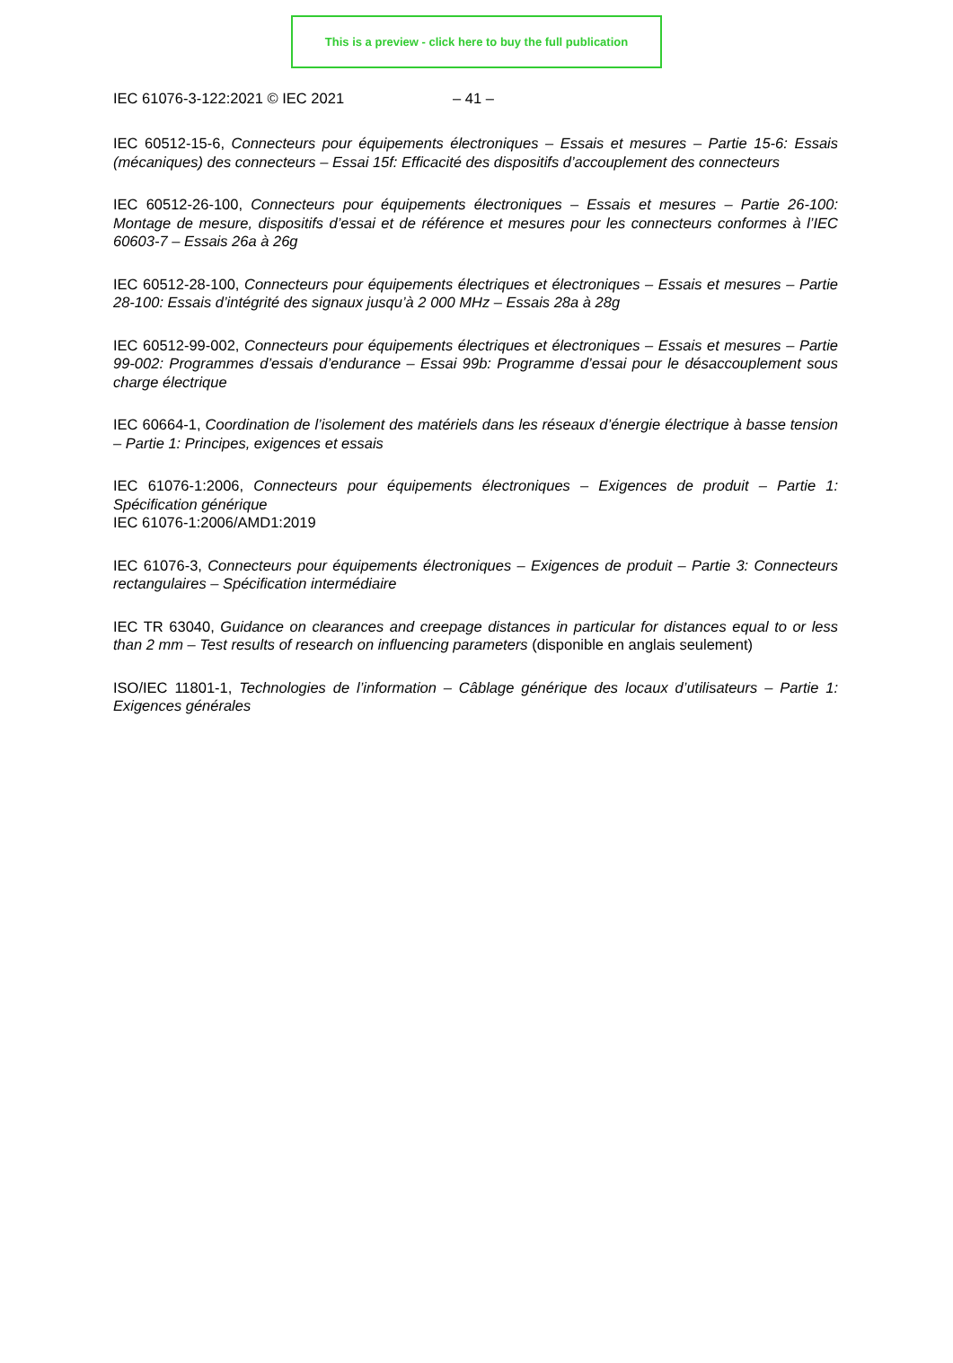This is a preview - click here to buy the full publication
IEC 61076-3-122:2021 © IEC 2021 – 41 –
IEC 60512-15-6, Connecteurs pour équipements électroniques – Essais et mesures – Partie 15-6: Essais (mécaniques) des connecteurs – Essai 15f: Efficacité des dispositifs d’accouplement des connecteurs
IEC 60512-26-100, Connecteurs pour équipements électroniques – Essais et mesures – Partie 26-100: Montage de mesure, dispositifs d’essai et de référence et mesures pour les connecteurs conformes à l’IEC 60603-7 – Essais 26a à 26g
IEC 60512-28-100, Connecteurs pour équipements électriques et électroniques – Essais et mesures – Partie 28-100: Essais d’intégrité des signaux jusqu’à 2 000 MHz – Essais 28a à 28g
IEC 60512-99-002, Connecteurs pour équipements électriques et électroniques – Essais et mesures – Partie 99-002: Programmes d’essais d’endurance – Essai 99b: Programme d’essai pour le désaccouplement sous charge électrique
IEC 60664-1, Coordination de l’isolement des matériels dans les réseaux d’énergie électrique à basse tension – Partie 1: Principes, exigences et essais
IEC 61076-1:2006, Connecteurs pour équipements électroniques – Exigences de produit – Partie 1: Spécification générique
IEC 61076-1:2006/AMD1:2019
IEC 61076-3, Connecteurs pour équipements électroniques – Exigences de produit – Partie 3: Connecteurs rectangulaires – Spécification intermédiaire
IEC TR 63040, Guidance on clearances and creepage distances in particular for distances equal to or less than 2 mm – Test results of research on influencing parameters (disponible en anglais seulement)
ISO/IEC 11801-1, Technologies de l’information – Câblage générique des locaux d’utilisateurs – Partie 1: Exigences générales